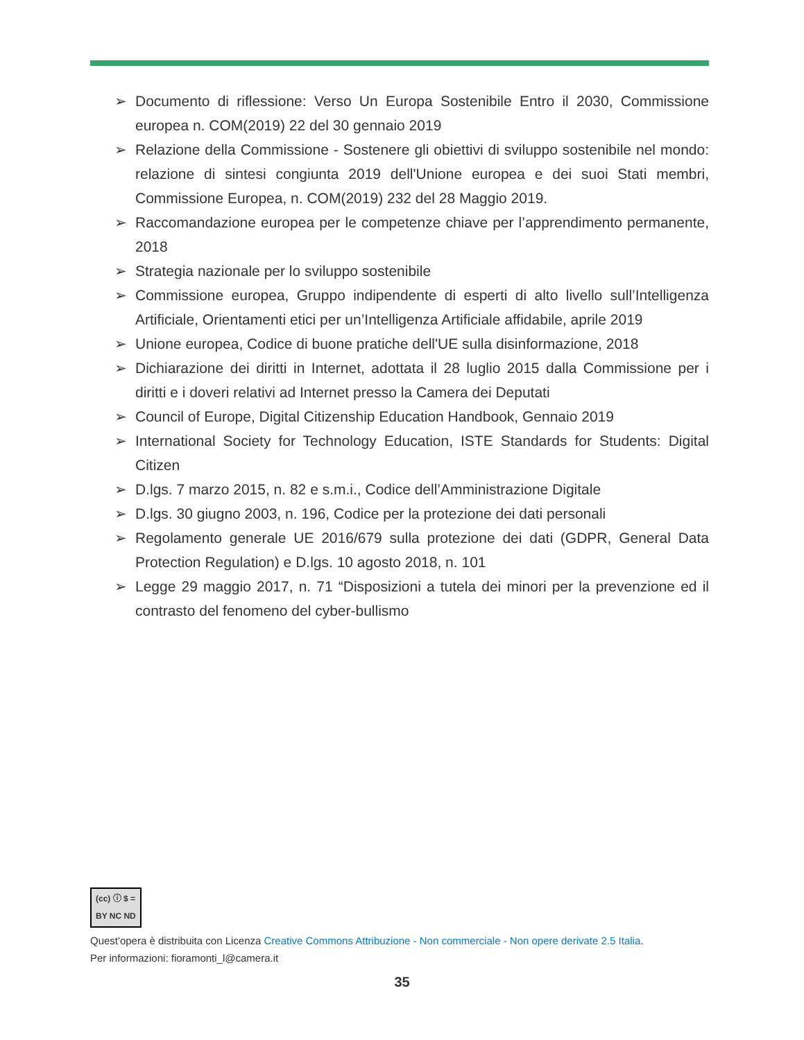➢ Documento di riflessione: Verso Un Europa Sostenibile Entro il 2030, Commissione europea n. COM(2019) 22 del 30 gennaio 2019
➢ Relazione della Commissione - Sostenere gli obiettivi di sviluppo sostenibile nel mondo: relazione di sintesi congiunta 2019 dell'Unione europea e dei suoi Stati membri, Commissione Europea, n. COM(2019) 232 del 28 Maggio 2019.
➢ Raccomandazione europea per le competenze chiave per l’apprendimento permanente, 2018
➢ Strategia nazionale per lo sviluppo sostenibile
➢ Commissione europea, Gruppo indipendente di esperti di alto livello sull’Intelligenza Artificiale, Orientamenti etici per un’Intelligenza Artificiale affidabile, aprile 2019
➢ Unione europea, Codice di buone pratiche dell'UE sulla disinformazione, 2018
➢ Dichiarazione dei diritti in Internet, adottata il 28 luglio 2015 dalla Commissione per i diritti e i doveri relativi ad Internet presso la Camera dei Deputati
➢ Council of Europe, Digital Citizenship Education Handbook, Gennaio 2019
➢ International Society for Technology Education, ISTE Standards for Students: Digital Citizen
➢ D.lgs. 7 marzo 2015, n. 82 e s.m.i., Codice dell’Amministrazione Digitale
➢ D.lgs. 30 giugno 2003, n. 196, Codice per la protezione dei dati personali
➢ Regolamento generale UE 2016/679 sulla protezione dei dati (GDPR, General Data Protection Regulation) e D.lgs. 10 agosto 2018, n. 101
➢ Legge 29 maggio 2017, n. 71 “Disposizioni a tutela dei minori per la prevenzione ed il contrasto del fenomeno del cyber-bullismo
(cc) ⓘ $ =
BY NC ND
Quest'opera è distribuita con Licenza Creative Commons Attribuzione - Non commerciale - Non opere derivate 2.5 Italia.
Per informazioni: fioramonti_l@camera.it
35